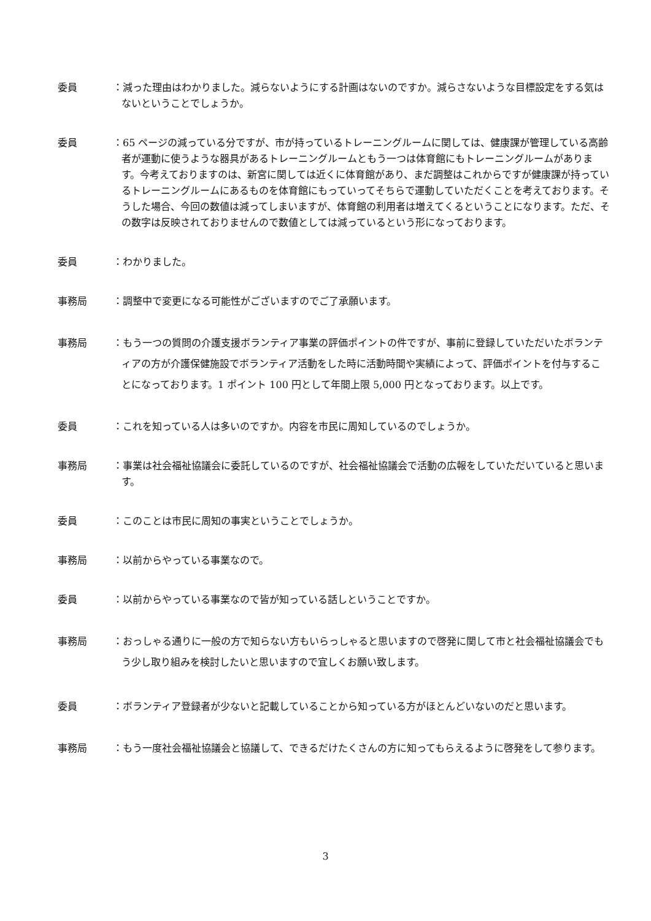委員 ：減った理由はわかりました。減らないようにする計画はないのですか。減らさないような目標設定をする気はないということでしょうか。
委員 ：65 ページの減っている分ですが、市が持っているトレーニングルームに関しては、健康課が管理している高齢者が運動に使うような器具があるトレーニングルームともう一つは体育館にもトレーニングルームがあります。今考えておりますのは、新宮に関しては近くに体育館があり、まだ調整はこれからですが健康課が持っているトレーニングルームにあるものを体育館にもっていってそちらで運動していただくことを考えております。そうした場合、今回の数値は減ってしまいますが、体育館の利用者は増えてくるということになります。ただ、その数字は反映されておりませんので数値としては減っているという形になっております。
委員 ：わかりました。
事務局 ：調整中で変更になる可能性がございますのでご了承願います。
事務局 ：もう一つの質問の介護支援ボランティア事業の評価ポイントの件ですが、事前に登録していただいたボランティアの方が介護保健施設でボランティア活動をした時に活動時間や実績によって、評価ポイントを付与することになっております。1 ポイント 100 円として年間上限 5,000 円となっております。以上です。
委員 ：これを知っている人は多いのですか。内容を市民に周知しているのでしょうか。
事務局 ：事業は社会福祉協議会に委託しているのですが、社会福祉協議会で活動の広報をしていただいていると思います。
委員 ：このことは市民に周知の事実ということでしょうか。
事務局 ：以前からやっている事業なので。
委員 ：以前からやっている事業なので皆が知っている話しということですか。
事務局 ：おっしゃる通りに一般の方で知らない方もいらっしゃると思いますので啓発に関して市と社会福祉協議会でもう少し取り組みを検討したいと思いますので宜しくお願い致します。
委員 ：ボランティア登録者が少ないと記載していることから知っている方がほとんどいないのだと思います。
事務局 ：もう一度社会福祉協議会と協議して、できるだけたくさんの方に知ってもらえるように啓発をして参ります。
3